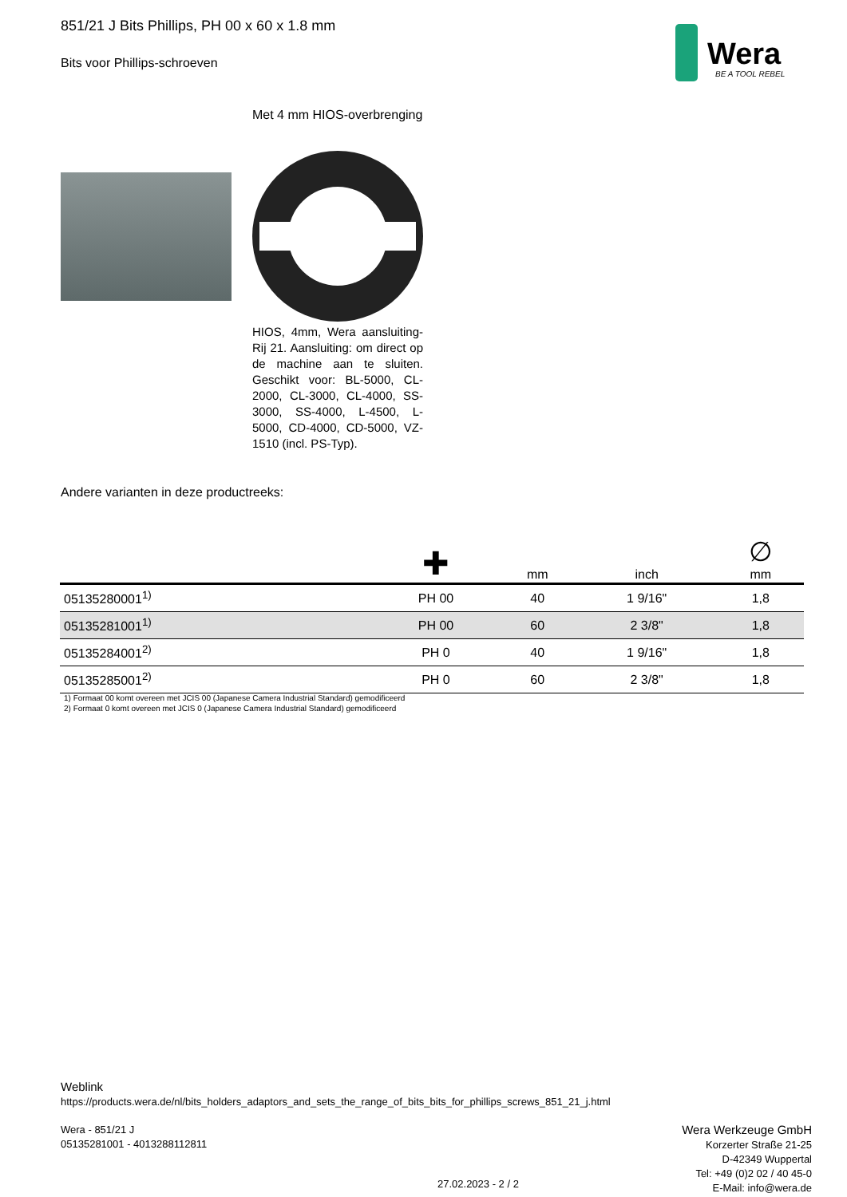851/21 J Bits Phillips, PH 00 x 60 x 1.8 mm
Bits voor Phillips-schroeven
Wera
BE A TOOL REBEL
Met 4 mm HIOS-overbrenging
HIOS, 4mm, Wera aansluiting-Rij 21. Aansluiting: om direct op de machine aan te sluiten. Geschikt voor: BL-5000, CL-2000, CL-3000, CL-4000, SS-3000, SS-4000, L-4500, L-5000, CD-4000, CD-5000, VZ-1510 (incl. PS-Typ).
Andere varianten in deze productreeks:
| | ✚ | mm | inch | ∅ mm |
| --- | --- | --- | --- | --- |
| 05135280001<sup>1)</sup> | PH 00 | 40 | 1 9/16" | 1,8 |
| 05135281001<sup>1)</sup> | PH 00 | 60 | 2 3/8" | 1,8 |
| 05135284001<sup>2)</sup> | PH 0 | 40 | 1 9/16" | 1,8 |
| 05135285001<sup>2)</sup> | PH 0 | 60 | 2 3/8" | 1,8 |
1) Formaat 00 komt overeen met JCIS 00 (Japanese Camera Industrial Standard) gemodificeerd
2) Formaat 0 komt overeen met JCIS 0 (Japanese Camera Industrial Standard) gemodificeerd
Weblink
https://products.wera.de/nl/bits_holders_adaptors_and_sets_the_range_of_bits_bits_for_phillips_screws_851_21_j.html
Wera - 851/21 J
05135281001 - 4013288112811
Wera Werkzeuge GmbH
Korzerter Straße 21-25
D-42349 Wuppertal
Tel: +49 (0)2 02 / 40 45-0
E-Mail: info@wera.de
27.02.2023 - 2 / 2